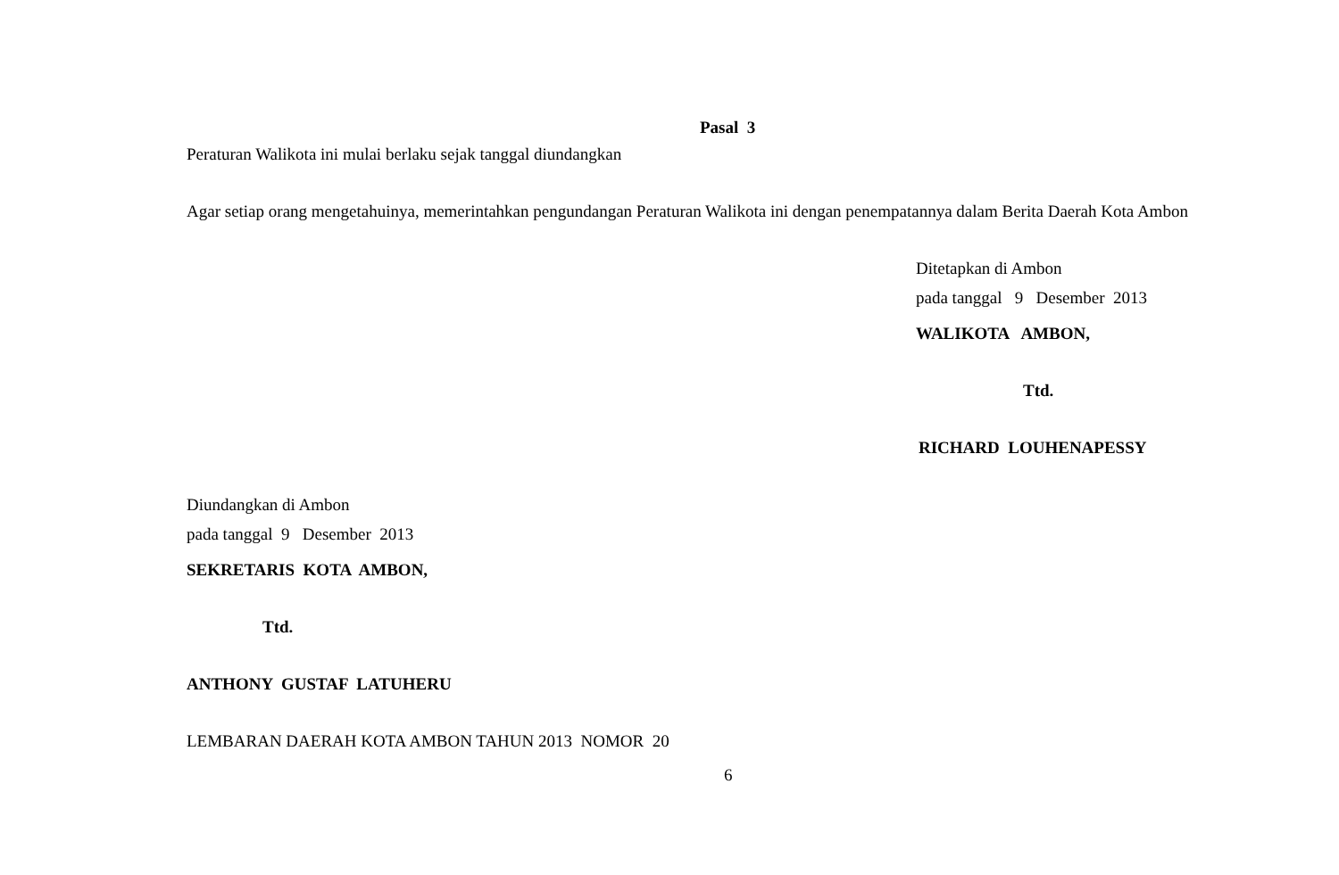Pasal 3
Peraturan Walikota ini mulai berlaku sejak tanggal diundangkan
Agar setiap orang mengetahuinya, memerintahkan pengundangan Peraturan Walikota ini dengan penempatannya dalam Berita Daerah Kota Ambon
Ditetapkan di Ambon
pada tanggal 9 Desember 2013
WALIKOTA AMBON,
Ttd.
RICHARD LOUHENAPESSY
Diundangkan di Ambon
pada tanggal 9 Desember 2013
SEKRETARIS KOTA AMBON,
Ttd.
ANTHONY GUSTAF LATUHERU
LEMBARAN DAERAH KOTA AMBON TAHUN 2013 NOMOR 20
6